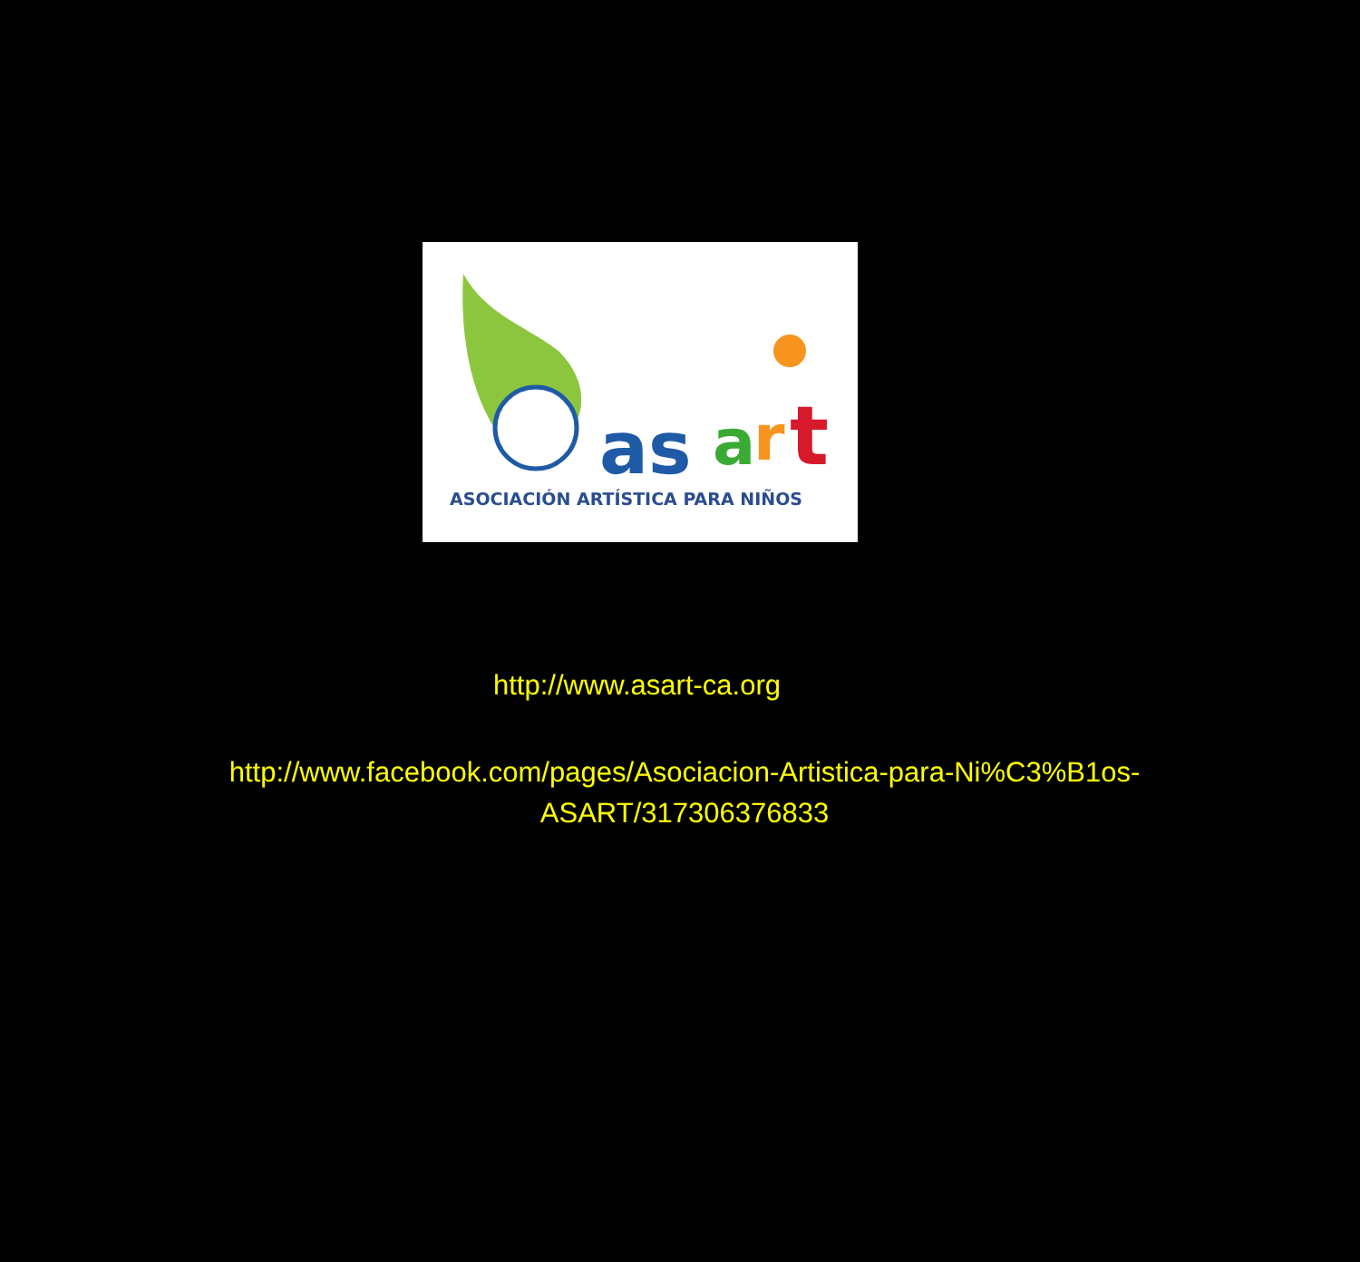as
a
r
t
ASOCIACIÓN ARTÍSTICA PARA NIÑOS
http://www.asart-ca.org
http://www.facebook.com/pages/Asociacion-Artistica-para-Ni%C3%B1os-
ASART/317306376833